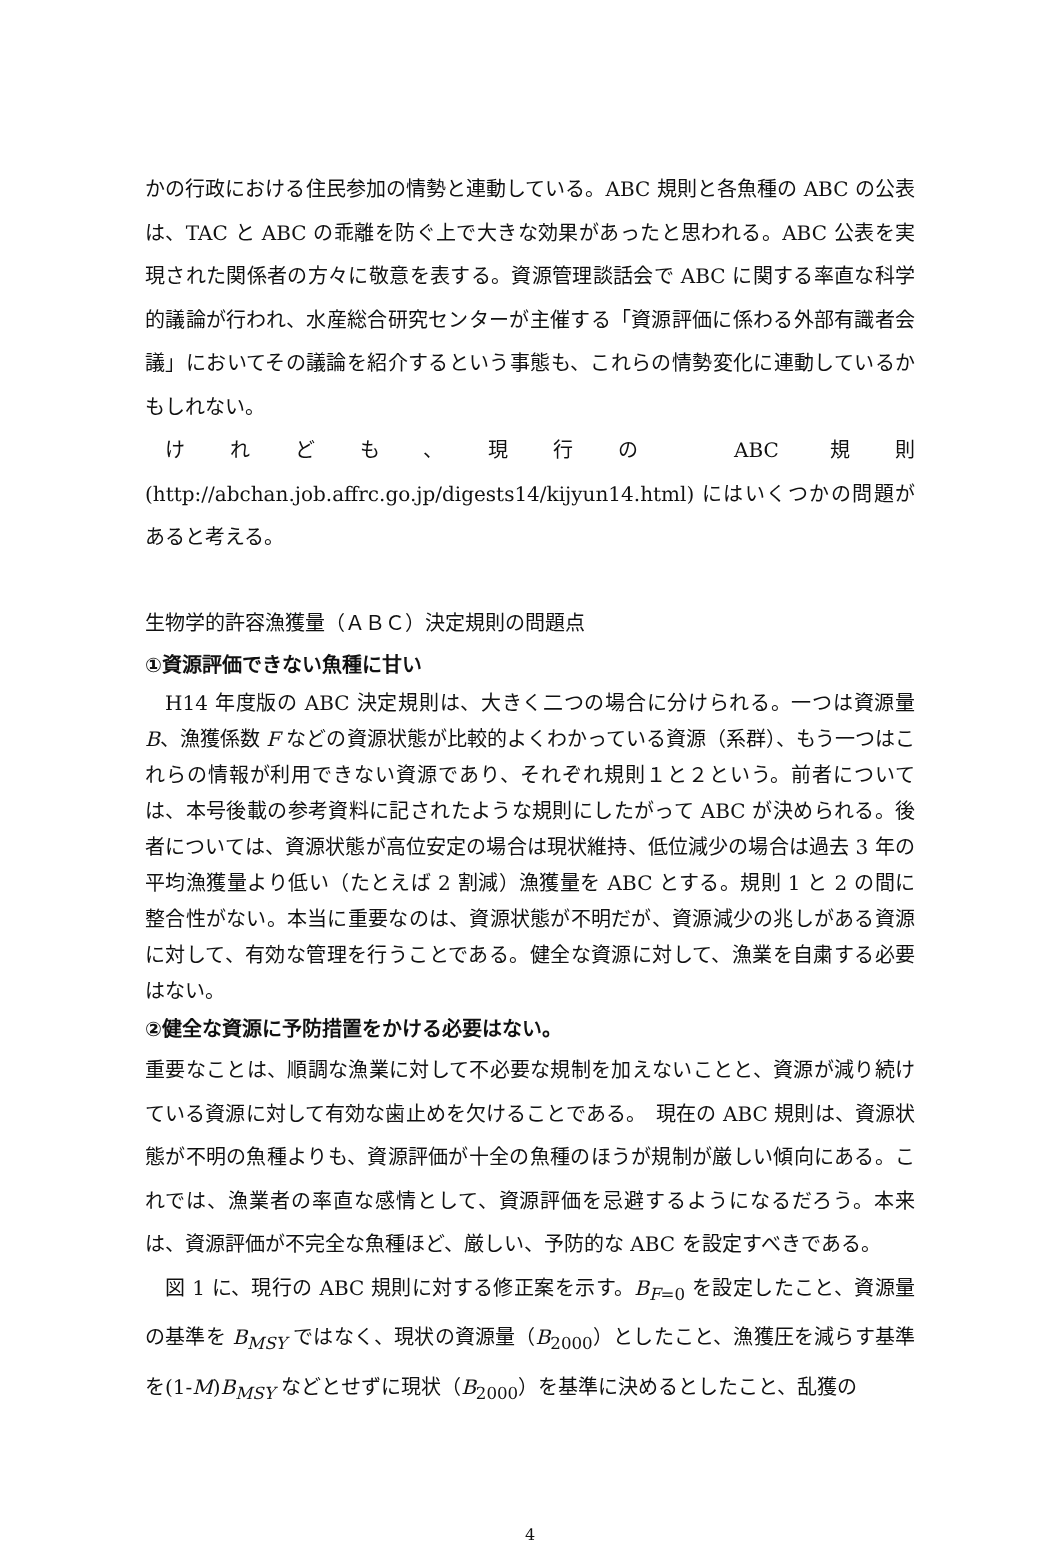かの行政における住民参加の情勢と連動している。ABC 規則と各魚種の ABC の公表は、TAC と ABC の乖離を防ぐ上で大きな効果があったと思われる。ABC 公表を実現された関係者の方々に敬意を表する。資源管理談話会で ABC に関する率直な科学的議論が行われ、水産総合研究センターが主催する「資源評価に係わる外部有識者会議」においてその議論を紹介するという事態も、これらの情勢変化に連動しているかもしれない。
けれども、現行の ABC 規則 (http://abchan.job.affrc.go.jp/digests14/kijyun14.html) にはいくつかの問題があると考える。
生物学的許容漁獲量（ＡＢＣ）決定規則の問題点
①資源評価できない魚種に甘い
H14 年度版の ABC 決定規則は、大きく二つの場合に分けられる。一つは資源量 B、漁獲係数 F などの資源状態が比較的よくわかっている資源（系群）、もう一つはこれらの情報が利用できない資源であり、それぞれ規則１と２という。前者については、本号後載の参考資料に記されたような規則にしたがって ABC が決められる。後者については、資源状態が高位安定の場合は現状維持、低位減少の場合は過去 3 年の平均漁獲量より低い（たとえば 2 割減）漁獲量を ABC とする。規則 1 と 2 の間に整合性がない。本当に重要なのは、資源状態が不明だが、資源減少の兆しがある資源に対して、有効な管理を行うことである。健全な資源に対して、漁業を自粛する必要はない。
②健全な資源に予防措置をかける必要はない。
重要なことは、順調な漁業に対して不必要な規制を加えないことと、資源が減り続けている資源に対して有効な歯止めを欠けることである。　現在の ABC 規則は、資源状態が不明の魚種よりも、資源評価が十全の魚種のほうが規制が厳しい傾向にある。これでは、漁業者の率直な感情として、資源評価を忌避するようになるだろう。本来は、資源評価が不完全な魚種ほど、厳しい、予防的な ABC を設定すべきである。
図 1 に、現行の ABC 規則に対する修正案を示す。B<sub>F=0</sub> を設定したこと、資源量の基準を B<sub>MSY</sub> ではなく、現状の資源量（B<sub>2000</sub>）としたこと、漁獲圧を減らす基準を(1-M)B<sub>MSY</sub> などとせずに現状（B<sub>2000</sub>）を基準に決めるとしたこと、乱獲の
4